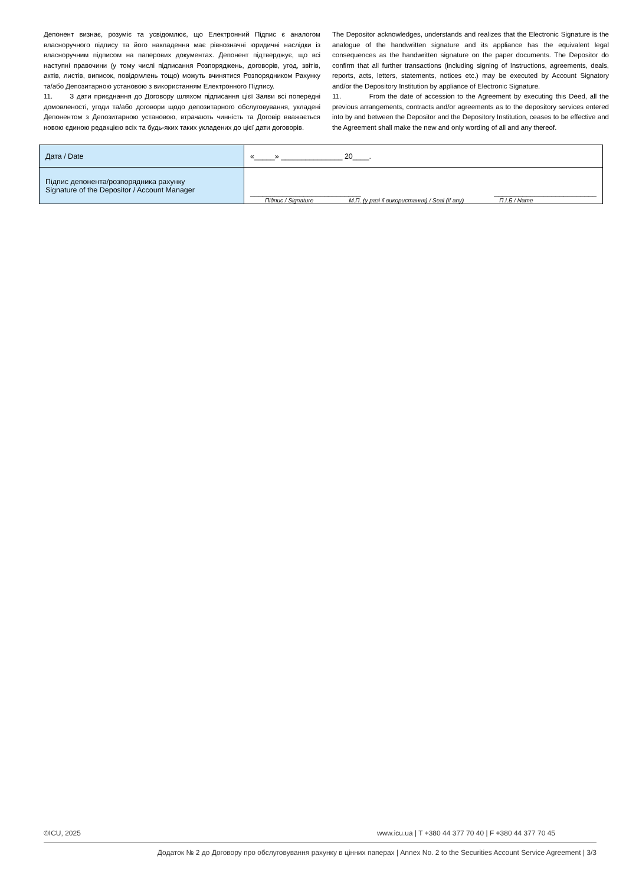Депонент визнає, розуміє та усвідомлює, що Електронний Підпис є аналогом власноручного підпису та його накладення має рівнозначні юридичні наслідки із власноручним підписом на паперових документах. Депонент підтверджує, що всі наступні правочини (у тому числі підписання Розпоряджень, договорів, угод, звітів, актів, листів, виписок, повідомлень тощо) можуть вчинятися Розпорядником Рахунку та/або Депозитарною установою з використанням Електронного Підпису.
11. З дати приєднання до Договору шляхом підписання цієї Заяви всі попередні домовленості, угоди та/або договори щодо депозитарного обслуговування, укладені Депонентом з Депозитарною установою, втрачають чинність та Договір вважається новою єдиною редакцією всіх та будь-яких таких укладених до цієї дати договорів.
The Depositor acknowledges, understands and realizes that the Electronic Signature is the analogue of the handwritten signature and its appliance has the equivalent legal consequences as the handwritten signature on the paper documents. The Depositor do confirm that all further transactions (including signing of Instructions, agreements, deals, reports, acts, letters, statements, notices etc.) may be executed by Account Signatory and/or the Depository Institution by appliance of Electronic Signature.
11. From the date of accession to the Agreement by executing this Deed, all the previous arrangements, contracts and/or agreements as to the depository services entered into by and between the Depositor and the Depository Institution, ceases to be effective and the Agreement shall make the new and only wording of all and any thereof.
| Дата / Date | «_____» _______________ 20____. |
| Підпис депонента/розпорядника рахунку Signature of the Depositor / Account Manager | ___________________________ _________________________ Підпис / Signature М.П. (у разі її використання) / Seal (if any) П.І.Б./ Name |
©ICU, 2025 www.icu.ua | T +380 44 377 70 40 | F +380 44 377 70 45
Додаток № 2 до Договору про обслуговування рахунку в цінних паперах | Annex No. 2 to the Securities Account Service Agreement | 3/3